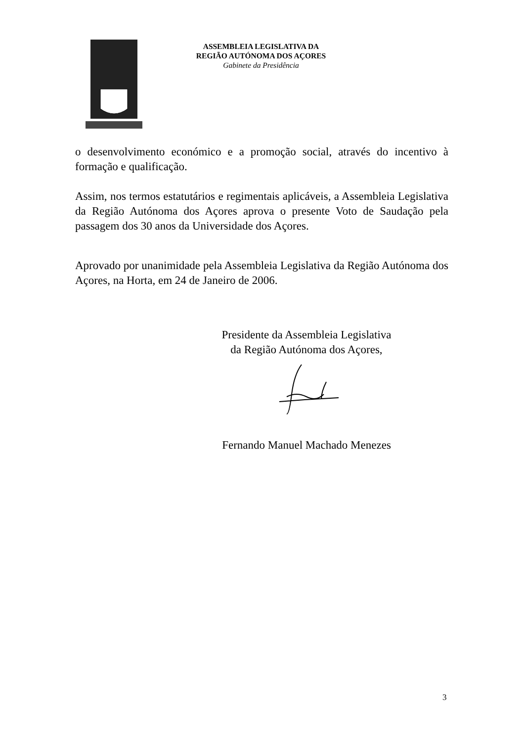ASSEMBLEIA LEGISLATIVA DA
REGIÃO AUTÓNOMA DOS AÇORES
Gabinete da Presidência
o desenvolvimento económico e a promoção social, através do incentivo à formação e qualificação.
Assim, nos termos estatutários e regimentais aplicáveis, a Assembleia Legislativa da Região Autónoma dos Açores aprova o presente Voto de Saudação pela passagem dos 30 anos da Universidade dos Açores.
Aprovado por unanimidade pela Assembleia Legislativa da Região Autónoma dos Açores, na Horta, em 24 de Janeiro de 2006.
Presidente da Assembleia Legislativa
da Região Autónoma dos Açores,
Fernando Manuel Machado Menezes
3